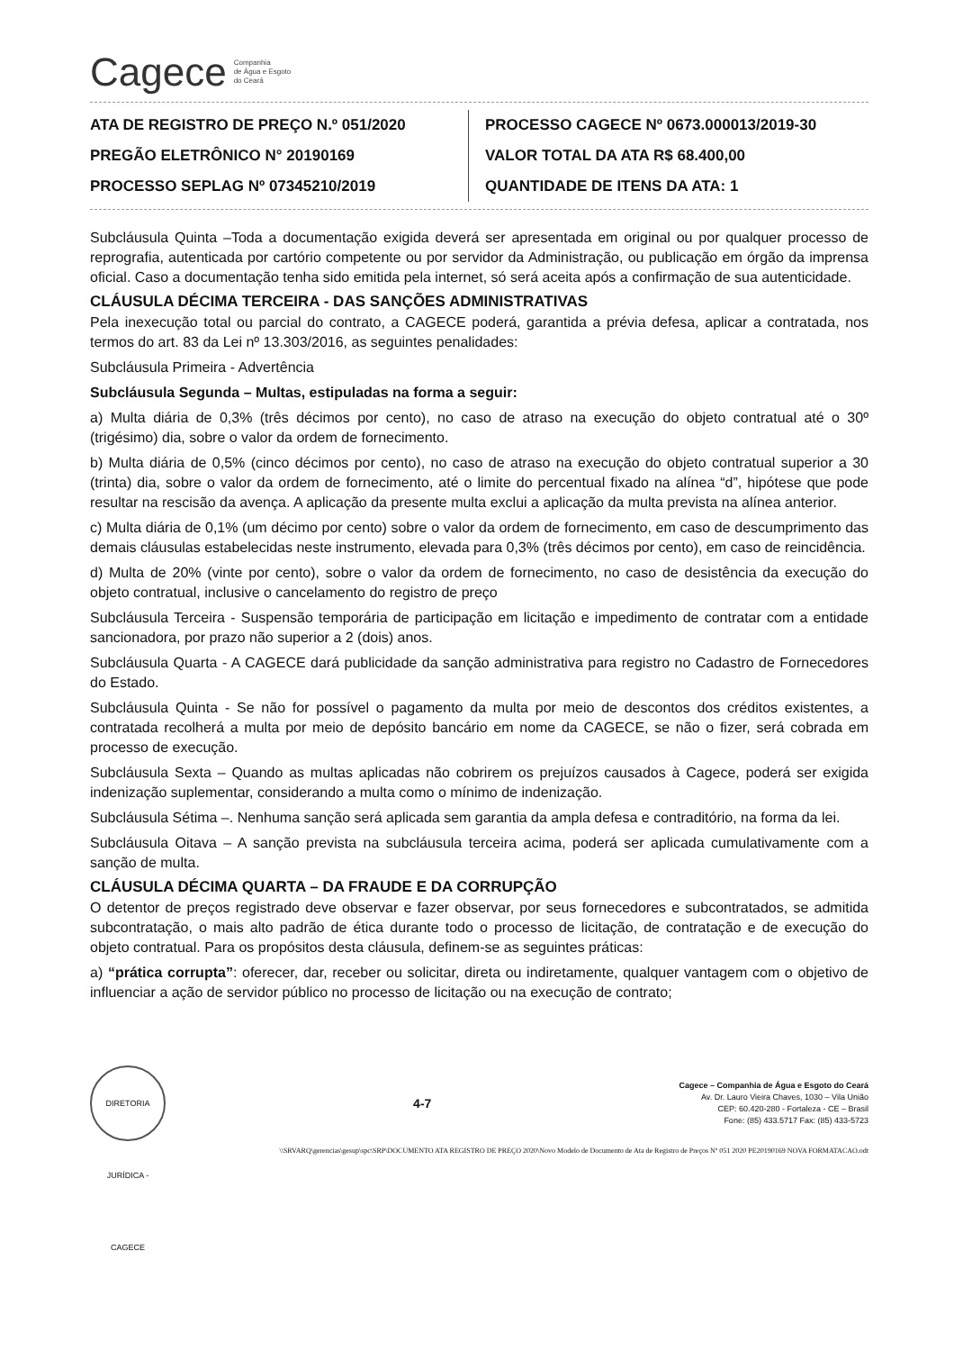Cagece Companhia
de Água e Esgoto
do Ceará
ATA DE REGISTRO DE PREÇO N.º 051/2020
PREGÃO ELETRÔNICO N° 20190169
PROCESSO SEPLAG Nº 07345210/2019
PROCESSO CAGECE Nº 0673.000013/2019-30
VALOR TOTAL DA ATA R$ 68.400,00
QUANTIDADE DE ITENS DA ATA: 1
Subcláusula Quinta –Toda a documentação exigida deverá ser apresentada em original ou por qualquer processo de reprografia, autenticada por cartório competente ou por servidor da Administração, ou publicação em órgão da imprensa oficial. Caso a documentação tenha sido emitida pela internet, só será aceita após a confirmação de sua autenticidade.
CLÁUSULA DÉCIMA TERCEIRA - DAS SANÇÕES ADMINISTRATIVAS
Pela inexecução total ou parcial do contrato, a CAGECE poderá, garantida a prévia defesa, aplicar a contratada, nos termos do art. 83 da Lei nº 13.303/2016, as seguintes penalidades:
Subcláusula Primeira - Advertência
Subcláusula Segunda – Multas, estipuladas na forma a seguir:
a) Multa diária de 0,3% (três décimos por cento), no caso de atraso na execução do objeto contratual até o 30º (trigésimo) dia, sobre o valor da ordem de fornecimento.
b) Multa diária de 0,5% (cinco décimos por cento), no caso de atraso na execução do objeto contratual superior a 30 (trinta) dia, sobre o valor da ordem de fornecimento, até o limite do percentual fixado na alínea “d”, hipótese que pode resultar na rescisão da avença. A aplicação da presente multa exclui a aplicação da multa prevista na alínea anterior.
c) Multa diária de 0,1% (um décimo por cento) sobre o valor da ordem de fornecimento, em caso de descumprimento das demais cláusulas estabelecidas neste instrumento, elevada para 0,3% (três décimos por cento), em caso de reincidência.
d) Multa de 20% (vinte por cento), sobre o valor da ordem de fornecimento, no caso de desistência da execução do objeto contratual, inclusive o cancelamento do registro de preço
Subcláusula Terceira - Suspensão temporária de participação em licitação e impedimento de contratar com a entidade sancionadora, por prazo não superior a 2 (dois) anos.
Subcláusula Quarta - A CAGECE dará publicidade da sanção administrativa para registro no Cadastro de Fornecedores do Estado.
Subcláusula Quinta - Se não for possível o pagamento da multa por meio de descontos dos créditos existentes, a contratada recolherá a multa por meio de depósito bancário em nome da CAGECE, se não o fizer, será cobrada em processo de execução.
Subcláusula Sexta – Quando as multas aplicadas não cobrirem os prejuízos causados à Cagece, poderá ser exigida indenização suplementar, considerando a multa como o mínimo de indenização.
Subcláusula Sétima –. Nenhuma sanção será aplicada sem garantia da ampla defesa e contraditório, na forma da lei.
Subcláusula Oitava – A sanção prevista na subcláusula terceira acima, poderá ser aplicada cumulativamente com a sanção de multa.
CLÁUSULA DÉCIMA QUARTA – DA FRAUDE E DA CORRUPÇÃO
O detentor de preços registrado deve observar e fazer observar, por seus fornecedores e subcontratados, se admitida subcontratação, o mais alto padrão de ética durante todo o processo de licitação, de contratação e de execução do objeto contratual. Para os propósitos desta cláusula, definem-se as seguintes práticas:
a) “prática corrupta”: oferecer, dar, receber ou solicitar, direta ou indiretamente, qualquer vantagem com o objetivo de influenciar a ação de servidor público no processo de licitação ou na execução de contrato;
DIRETORIA JURÍDICA - CAGECE
4-7
Cagece – Companhia de Água e Esgoto do Ceará
Av. Dr. Lauro Vieira Chaves, 1030 – Vila União
CEP: 60.420-280 - Fortaleza - CE – Brasil
Fone: (85) 433.5717 Fax: (85) 433-5723
\\SRVARQ\gerencias\gesup\spc\SRP\DOCUMENTO ATA REGISTRO DE PREÇO 2020\Novo Modelo de Documento de Ata de Registro de Preços Nº 051 2020 PE20190169 NOVA FORMATACAO.odt